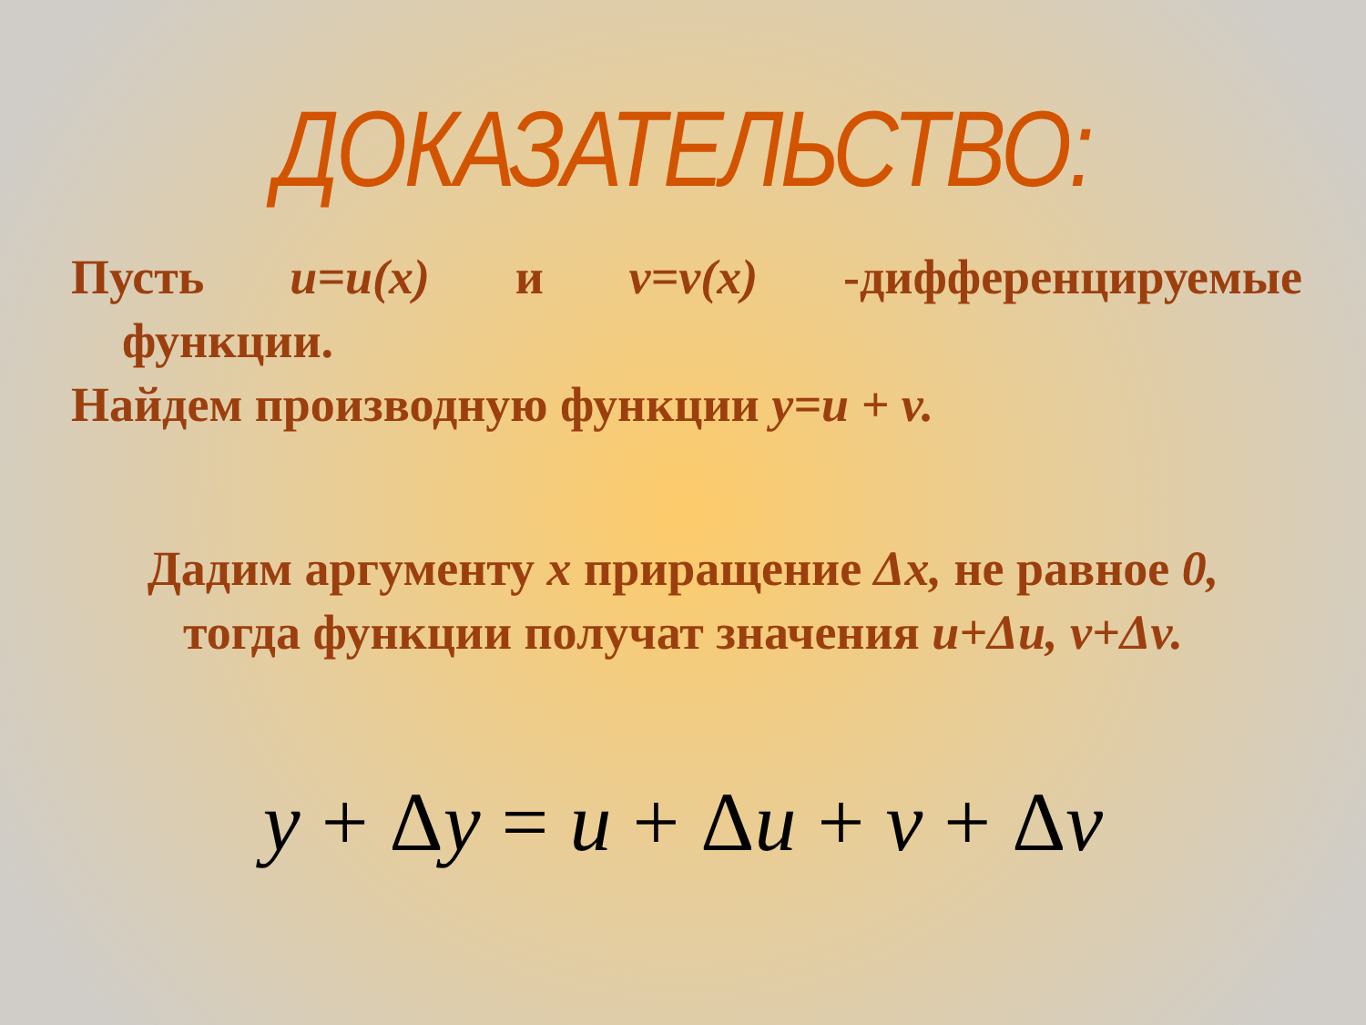ДОКАЗАТЕЛЬСТВО:
Пусть u=u(x) и v=v(x) -дифференцируемые
функции.
Найдем производную функции y=u + v.
Дадим аргументу x приращение Δx, не равное 0,
тогда функции получат значения u+Δu, v+Δv.
y + Δy = u + Δu + v + Δv